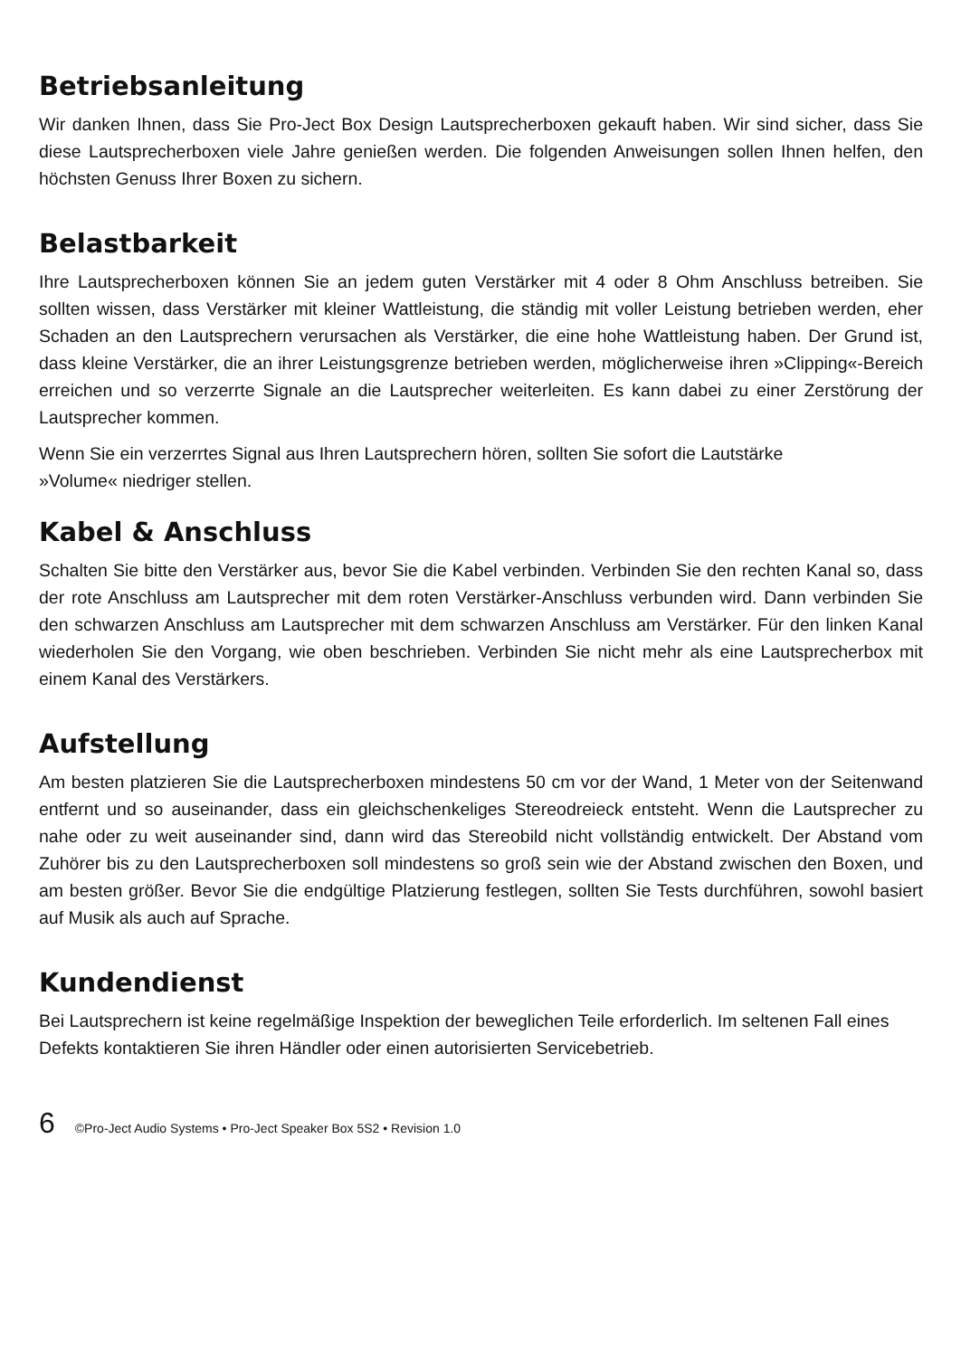Betriebsanleitung
Wir danken Ihnen, dass Sie Pro-Ject Box Design Lautsprecherboxen gekauft haben. Wir sind sicher, dass Sie diese Lautsprecherboxen viele Jahre genießen werden. Die folgenden Anweisungen sollen Ihnen helfen, den höchsten Genuss Ihrer Boxen zu sichern.
Belastbarkeit
Ihre Lautsprecherboxen können Sie an jedem guten Verstärker mit 4 oder 8 Ohm Anschluss betreiben. Sie sollten wissen, dass Verstärker mit kleiner Wattleistung, die ständig mit voller Leistung betrieben werden, eher Schaden an den Lautsprechern verursachen als Verstärker, die eine hohe Wattleistung haben. Der Grund ist, dass kleine Verstärker, die an ihrer Leistungsgrenze betrieben werden, möglicherweise ihren »Clipping«-Bereich erreichen und so verzerrte Signale an die Lautsprecher weiterleiten. Es kann dabei zu einer Zerstörung der Lautsprecher kommen.
Wenn Sie ein verzerrtes Signal aus Ihren Lautsprechern hören, sollten Sie sofort die Lautstärke
»Volume« niedriger stellen.
Kabel & Anschluss
Schalten Sie bitte den Verstärker aus, bevor Sie die Kabel verbinden. Verbinden Sie den rechten Kanal so, dass der rote Anschluss am Lautsprecher mit dem roten Verstärker-Anschluss verbunden wird. Dann verbinden Sie den schwarzen Anschluss am Lautsprecher mit dem schwarzen Anschluss am Verstärker. Für den linken Kanal wiederholen Sie den Vorgang, wie oben beschrieben. Verbinden Sie nicht mehr als eine Lautsprecherbox mit einem Kanal des Verstärkers.
Aufstellung
Am besten platzieren Sie die Lautsprecherboxen mindestens 50 cm vor der Wand, 1 Meter von der Seitenwand entfernt und so auseinander, dass ein gleichschenkeliges Stereodreieck entsteht. Wenn die Lautsprecher zu nahe oder zu weit auseinander sind, dann wird das Stereobild nicht vollständig entwickelt. Der Abstand vom Zuhörer bis zu den Lautsprecherboxen soll mindestens so groß sein wie der Abstand zwischen den Boxen, und am besten größer. Bevor Sie die endgültige Platzierung festlegen, sollten Sie Tests durchführen, sowohl basiert auf Musik als auch auf Sprache.
Kundendienst
Bei Lautsprechern ist keine regelmäßige Inspektion der beweglichen Teile erforderlich. Im seltenen Fall eines Defekts kontaktieren Sie ihren Händler oder einen autorisierten Servicebetrieb.
6 ©Pro-Ject Audio Systems • Pro-Ject Speaker Box 5S2 • Revision 1.0